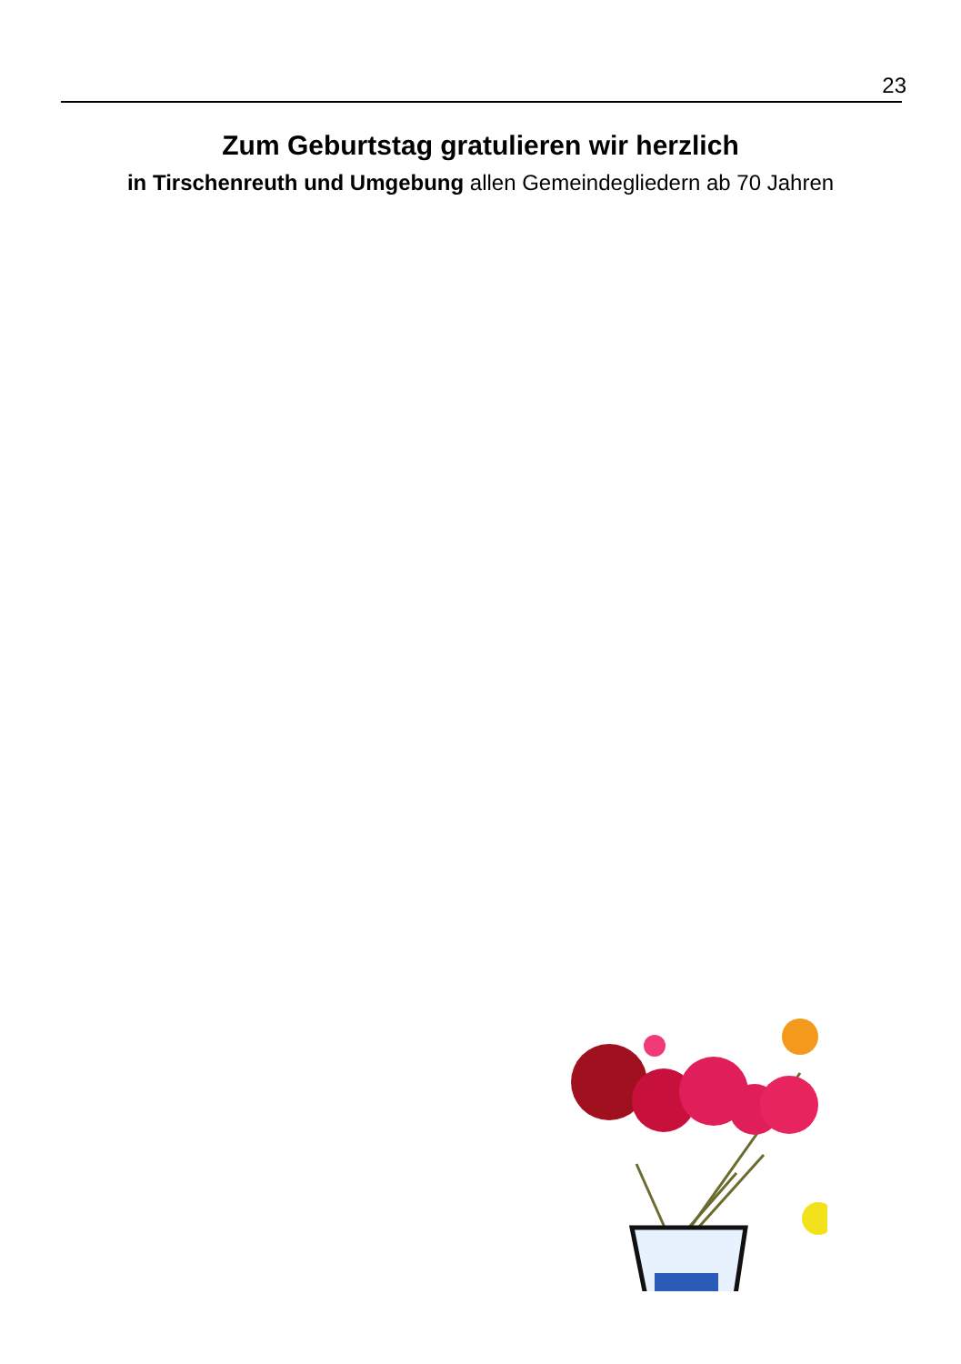23
Zum Geburtstag gratulieren wir herzlich
in Tirschenreuth und Umgebung allen Gemeindegliedern ab 70 Jahren